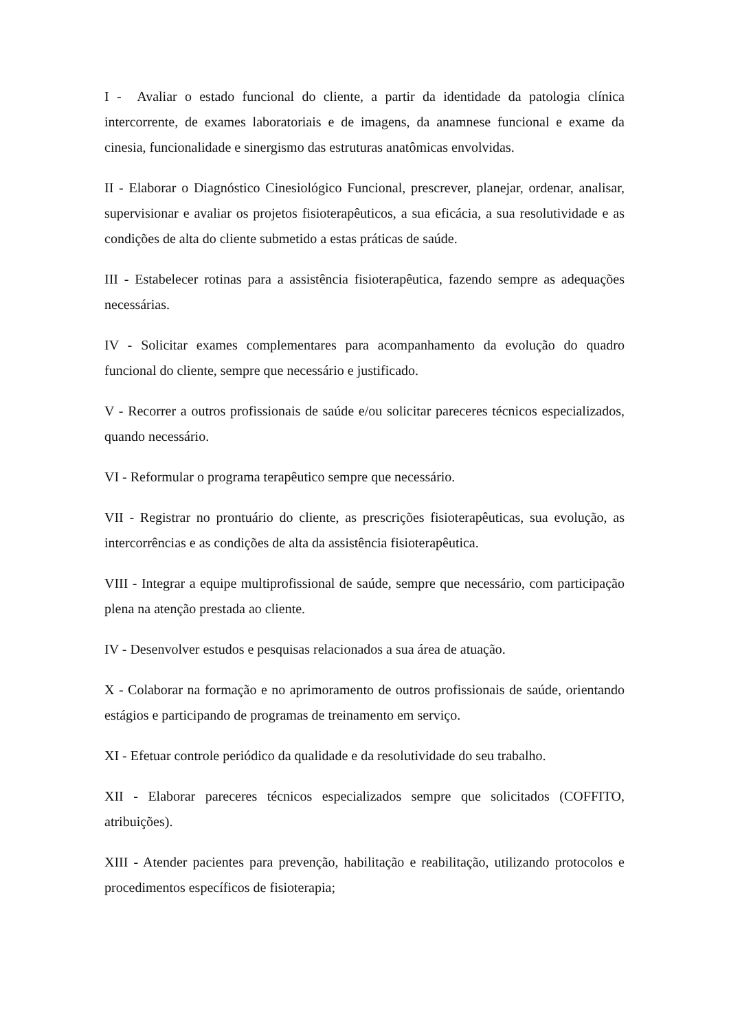I - Avaliar o estado funcional do cliente, a partir da identidade da patologia clínica intercorrente, de exames laboratoriais e de imagens, da anamnese funcional e exame da cinesia, funcionalidade e sinergismo das estruturas anatômicas envolvidas.
II - Elaborar o Diagnóstico Cinesiológico Funcional, prescrever, planejar, ordenar, analisar, supervisionar e avaliar os projetos fisioterapêuticos, a sua eficácia, a sua resolutividade e as condições de alta do cliente submetido a estas práticas de saúde.
III - Estabelecer rotinas para a assistência fisioterapêutica, fazendo sempre as adequações necessárias.
IV - Solicitar exames complementares para acompanhamento da evolução do quadro funcional do cliente, sempre que necessário e justificado.
V - Recorrer a outros profissionais de saúde e/ou solicitar pareceres técnicos especializados, quando necessário.
VI - Reformular o programa terapêutico sempre que necessário.
VII - Registrar no prontuário do cliente, as prescrições fisioterapêuticas, sua evolução, as intercorrências e as condições de alta da assistência fisioterapêutica.
VIII - Integrar a equipe multiprofissional de saúde, sempre que necessário, com participação plena na atenção prestada ao cliente.
IV - Desenvolver estudos e pesquisas relacionados a sua área de atuação.
X - Colaborar na formação e no aprimoramento de outros profissionais de saúde, orientando estágios e participando de programas de treinamento em serviço.
XI - Efetuar controle periódico da qualidade e da resolutividade do seu trabalho.
XII - Elaborar pareceres técnicos especializados sempre que solicitados (COFFITO, atribuições).
XIII - Atender pacientes para prevenção, habilitação e reabilitação, utilizando protocolos e procedimentos específicos de fisioterapia;